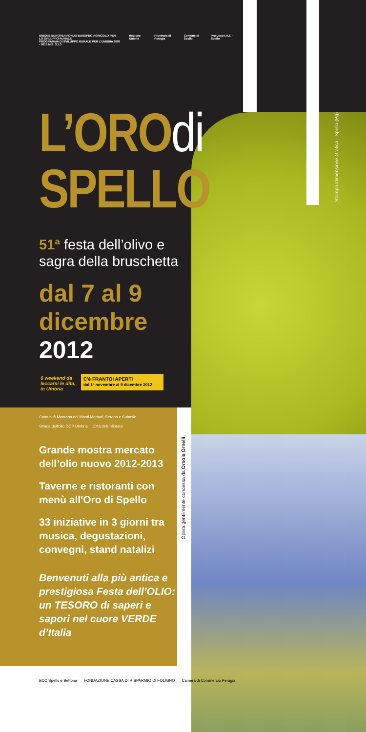UNIONE EUROPEA FONDO EUROPEO AGRICOLO PER LO SVILUPPO RURALE
PROGRAMMA DI SVILUPPO RURALE PER L'UMBRIA 2007 - 2013 MIS. 3.1.3 Regione Umbria Provincia di Perugia Comune di Spello Pro Loco I.A.T. - Spello
L’OROdi
SPELLO
51ª festa dell’olivo e sagra della bruschetta
dal 7 al 9
dicembre
2012
6 weekend da leccarsi le dita, in Umbria
C'è FRANTOI APERTI
dal 1° novembre al 9 dicembre 2012
Comunità Montana dei Monti Martani, Serano e Subasio Strada dell'olio DOP Umbria Città dell'Infiorata
Grande mostra mercato dell’olio nuovo 2012-2013
Taverne e ristoranti con menù all'Oro di Spello
33 iniziative in 3 giorni tra musica, degustazioni, convegni, stand natalizi
Benvenuti alla più antica e prestigiosa Festa dell’OLIO: un TESORO di saperi e sapori nel cuore VERDE d’Italia
BCC Spello e Bettona FONDAZIONE CASSA DI RISPARMIO DI FOLIGNO Camera di Commercio Perugia
Opera gentilmente concessa da Orsola Ornelli
Stampa Dimensione Grafica - Spello (Pg)